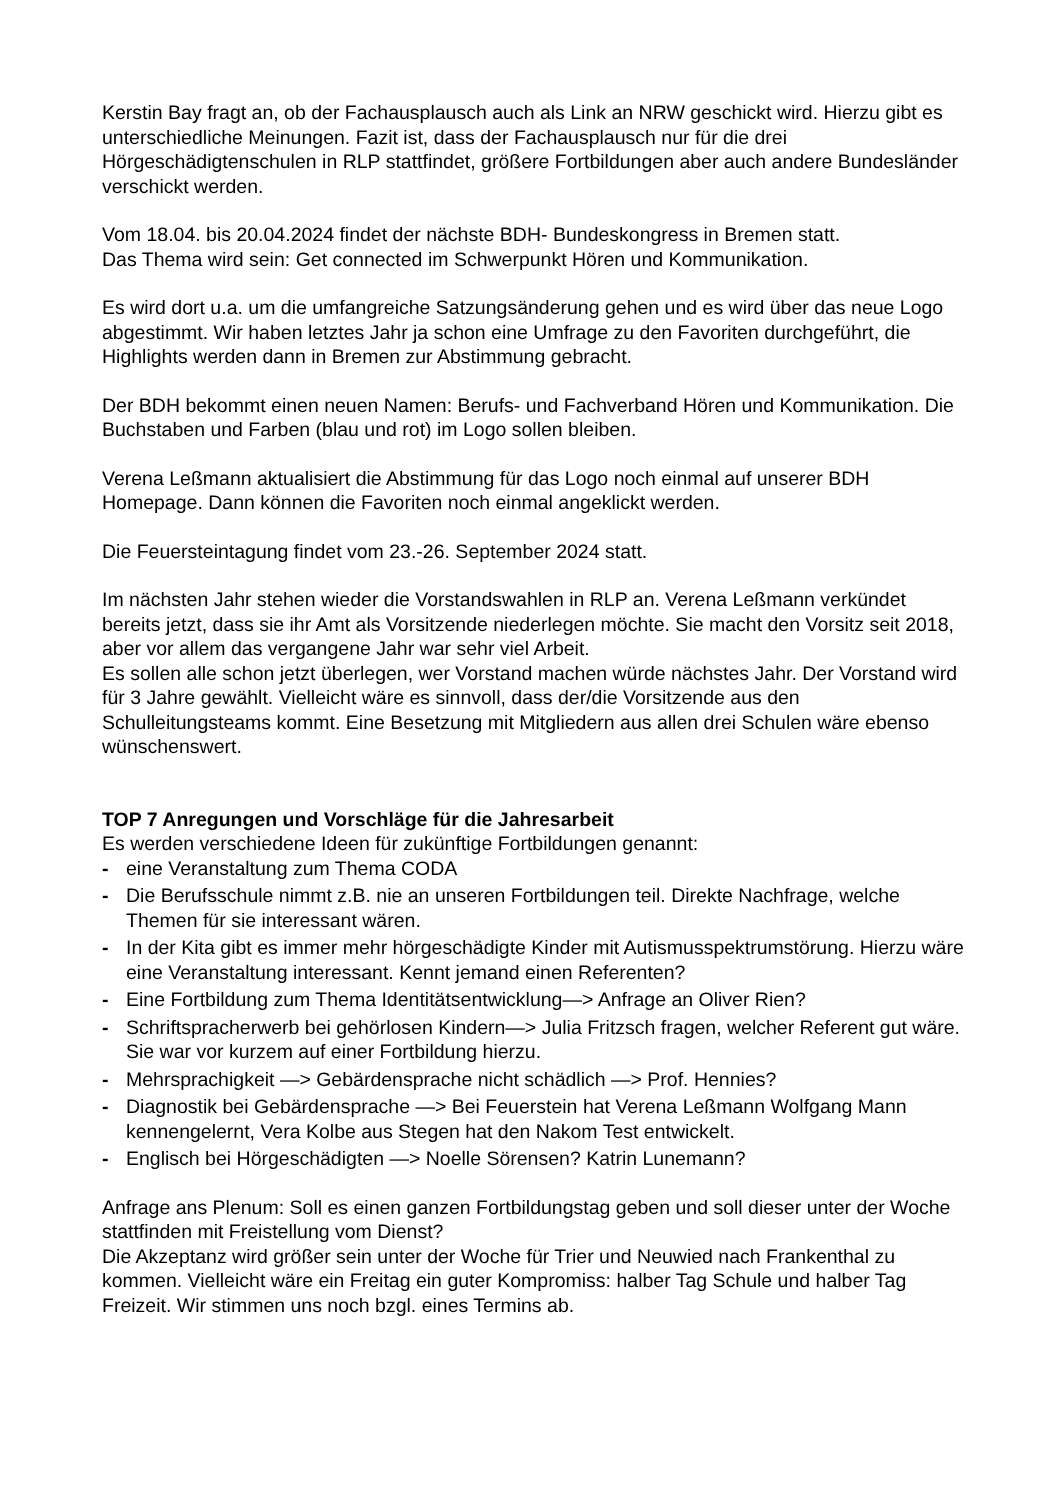Kerstin Bay fragt an, ob der Fachausplausch auch als Link an NRW geschickt wird. Hierzu gibt es unterschiedliche Meinungen. Fazit ist, dass der Fachausplausch nur für die drei Hörgeschädigtenschulen in RLP stattfindet, größere Fortbildungen aber auch andere Bundesländer verschickt werden.
Vom 18.04. bis 20.04.2024 findet der nächste BDH- Bundeskongress in Bremen statt.
Das Thema wird sein: Get connected im Schwerpunkt Hören und Kommunikation.
Es wird dort u.a. um die umfangreiche Satzungsänderung gehen und es wird über das neue Logo abgestimmt. Wir haben letztes Jahr ja schon eine Umfrage zu den Favoriten durchgeführt, die Highlights werden dann in Bremen zur Abstimmung gebracht.
Der BDH bekommt einen neuen Namen: Berufs- und Fachverband Hören und Kommunikation. Die Buchstaben und Farben (blau und rot) im Logo sollen bleiben.
Verena Leßmann aktualisiert die Abstimmung für das Logo noch einmal auf unserer BDH Homepage. Dann können die Favoriten noch einmal angeklickt werden.
Die Feuersteintagung findet vom 23.-26. September 2024 statt.
Im nächsten Jahr stehen wieder die Vorstandswahlen in RLP an. Verena Leßmann verkündet bereits jetzt, dass sie ihr Amt als Vorsitzende niederlegen möchte. Sie macht den Vorsitz seit 2018, aber vor allem das vergangene Jahr war sehr viel Arbeit.
Es sollen alle schon jetzt überlegen, wer Vorstand machen würde nächstes Jahr. Der Vorstand wird für 3 Jahre gewählt. Vielleicht wäre es sinnvoll, dass der/die Vorsitzende aus den Schulleitungsteams kommt. Eine Besetzung mit Mitgliedern aus allen drei Schulen wäre ebenso wünschenswert.
TOP 7 Anregungen und Vorschläge für die Jahresarbeit
Es werden verschiedene Ideen für zukünftige Fortbildungen genannt:
- eine Veranstaltung zum Thema CODA
- Die Berufsschule nimmt z.B. nie an unseren Fortbildungen teil. Direkte Nachfrage, welche Themen für sie interessant wären.
- In der Kita gibt es immer mehr hörgeschädigte Kinder mit Autismusspektrumstörung. Hierzu wäre eine Veranstaltung interessant. Kennt jemand einen Referenten?
- Eine Fortbildung zum Thema Identitätsentwicklung—> Anfrage an Oliver Rien?
- Schriftspracherwerb bei gehörlosen Kindern—> Julia Fritzsch fragen, welcher Referent gut wäre. Sie war vor kurzem auf einer Fortbildung hierzu.
- Mehrsprachigkeit —> Gebärdensprache nicht schädlich —> Prof. Hennies?
- Diagnostik bei Gebärdensprache —> Bei Feuerstein hat Verena Leßmann Wolfgang Mann kennengelernt, Vera Kolbe aus Stegen hat den Nakom Test entwickelt.
- Englisch bei Hörgeschädigten —> Noelle Sörensen? Katrin Lunemann?
Anfrage ans Plenum: Soll es einen ganzen Fortbildungstag geben und soll dieser unter der Woche stattfinden mit Freistellung vom Dienst?
Die Akzeptanz wird größer sein unter der Woche für Trier und Neuwied nach Frankenthal zu kommen. Vielleicht wäre ein Freitag ein guter Kompromiss: halber Tag Schule und halber Tag Freizeit. Wir stimmen uns noch bzgl. eines Termins ab.